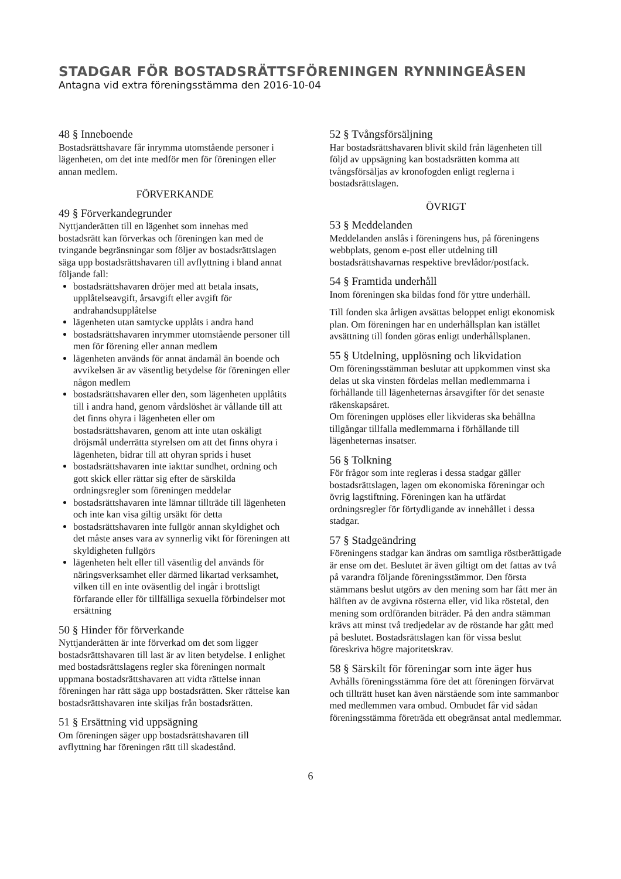STADGAR FÖR BOSTADSRÄTTSFÖRENINGEN RYNNINGEÅSEN
Antagna vid extra föreningsstämma den 2016-10-04
48 § Inneboende
Bostadsrättshavare får inrymma utomstående personer i lägenheten, om det inte medför men för föreningen eller annan medlem.
FÖRVERKANDE
49 § Förverkandegrunder
Nyttjanderätten till en lägenhet som innehas med bostadsrätt kan förverkas och föreningen kan med de tvingande begränsningar som följer av bostadsrättslagen säga upp bostadsrättshavaren till avflyttning i bland annat följande fall:
bostadsrättshavaren dröjer med att betala insats, upplåtelseavgift, årsavgift eller avgift för andrahandsupplåtelse
lägenheten utan samtycke upplåts i andra hand
bostadsrättshavaren inrymmer utomstående personer till men för förening eller annan medlem
lägenheten används för annat ändamål än boende och avvikelsen är av väsentlig betydelse för föreningen eller någon medlem
bostadsrättshavaren eller den, som lägenheten upplåtits till i andra hand, genom vårdslöshet är vållande till att det finns ohyra i lägenheten eller om bostadsrättshavaren, genom att inte utan oskäligt dröjsmål underrätta styrelsen om att det finns ohyra i lägenheten, bidrar till att ohyran sprids i huset
bostadsrättshavaren inte iakttar sundhet, ordning och gott skick eller rättar sig efter de särskilda ordningsregler som föreningen meddelar
bostadsrättshavaren inte lämnar tillträde till lägenheten och inte kan visa giltig ursäkt för detta
bostadsrättshavaren inte fullgör annan skyldighet och det måste anses vara av synnerlig vikt för föreningen att skyldigheten fullgörs
lägenheten helt eller till väsentlig del används för näringsverksamhet eller därmed likartad verksamhet, vilken till en inte oväsentlig del ingår i brottsligt förfarande eller för tillfälliga sexuella förbindelser mot ersättning
50 § Hinder för förverkande
Nyttjanderätten är inte förverkad om det som ligger bostadsrättshavaren till last är av liten betydelse. I enlighet med bostadsrättslagens regler ska föreningen normalt uppmana bostadsrättshavaren att vidta rättelse innan föreningen har rätt säga upp bostadsrätten. Sker rättelse kan bostadsrättshavaren inte skiljas från bostadsrätten.
51 § Ersättning vid uppsägning
Om föreningen säger upp bostadsrättshavaren till avflyttning har föreningen rätt till skadestånd.
52 § Tvångsförsäljning
Har bostadsrättshavaren blivit skild från lägenheten till följd av uppsägning kan bostadsrätten komma att tvångsförsäljas av kronofogden enligt reglerna i bostadsrättslagen.
ÖVRIGT
53 § Meddelanden
Meddelanden anslås i föreningens hus, på föreningens webbplats, genom e-post eller utdelning till bostadsrättshavarnas respektive brevlådor/postfack.
54 § Framtida underhåll
Inom föreningen ska bildas fond för yttre underhåll.
Till fonden ska årligen avsättas beloppet enligt ekonomisk plan. Om föreningen har en underhållsplan kan istället avsättning till fonden göras enligt underhållsplanen.
55 § Utdelning, upplösning och likvidation
Om föreningsstämman beslutar att uppkommen vinst ska delas ut ska vinsten fördelas mellan medlemmarna i förhållande till lägenheternas årsavgifter för det senaste räkenskapsåret.
Om föreningen upplöses eller likvideras ska behållna tillgångar tillfalla medlemmarna i förhållande till lägenheternas insatser.
56 § Tolkning
För frågor som inte regleras i dessa stadgar gäller bostadsrättslagen, lagen om ekonomiska föreningar och övrig lagstiftning. Föreningen kan ha utfärdat ordningsregler för förtydligande av innehållet i dessa stadgar.
57 § Stadgeändring
Föreningens stadgar kan ändras om samtliga röstberättigade är ense om det. Beslutet är även giltigt om det fattas av två på varandra följande föreningsstämmor. Den första stämmans beslut utgörs av den mening som har fått mer än hälften av de avgivna rösterna eller, vid lika röstetal, den mening som ordföranden biträder. På den andra stämman krävs att minst två tredjedelar av de röstande har gått med på beslutet. Bostadsrättslagen kan för vissa beslut föreskriva högre majoritetskrav.
58 § Särskilt för föreningar som inte äger hus
Avhålls föreningsstämma före det att föreningen förvärvat och tillträtt huset kan även närstående som inte sammanbor med medlemmen vara ombud. Ombudet får vid sådan föreningsstämma företräda ett obegränsat antal medlemmar.
6